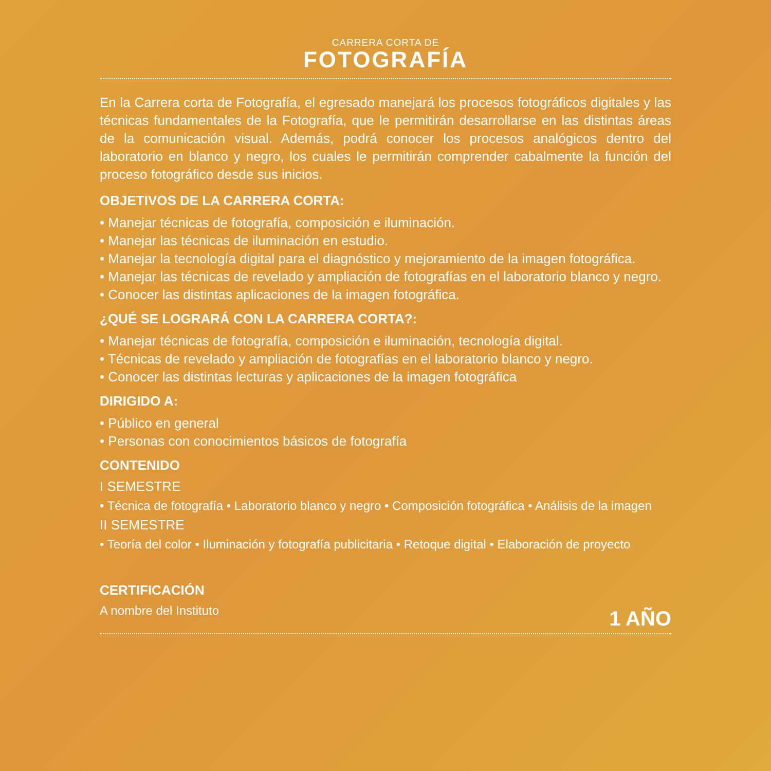CARRERA CORTA DE
FOTOGRAFÍA
En la Carrera corta de Fotografía, el egresado manejará los procesos fotográficos digitales y las técnicas fundamentales de la Fotografía, que le permitirán desarrollarse en las distintas áreas de la comunicación visual. Además, podrá conocer los procesos analógicos dentro del laboratorio en blanco y negro, los cuales le permitirán comprender cabalmente la función del proceso fotográfico desde sus inicios.
OBJETIVOS DE LA CARRERA CORTA:
• Manejar técnicas de fotografía, composición e iluminación.
• Manejar las técnicas de iluminación en estudio.
• Manejar la tecnología digital para el diagnóstico y mejoramiento de la imagen fotográfica.
• Manejar las técnicas de revelado y ampliación de fotografías en el laboratorio blanco y negro.
• Conocer las distintas aplicaciones de la imagen fotográfica.
¿QUÉ SE LOGRARÁ CON LA CARRERA CORTA?:
• Manejar técnicas de fotografía, composición e iluminación, tecnología digital.
• Técnicas de revelado y ampliación de fotografías en el laboratorio blanco y negro.
• Conocer las distintas lecturas y aplicaciones de la imagen fotográfica
DIRIGIDO A:
• Público en general
• Personas con conocimientos básicos de fotografía
CONTENIDO
I SEMESTRE
• Técnica de fotografía • Laboratorio blanco y negro • Composición fotográfica • Análisis de la imagen
II SEMESTRE
• Teoría del color • Iluminación y fotografía publicitaria • Retoque digital • Elaboración de proyecto
CERTIFICACIÓN
A nombre del Instituto
1 AÑO